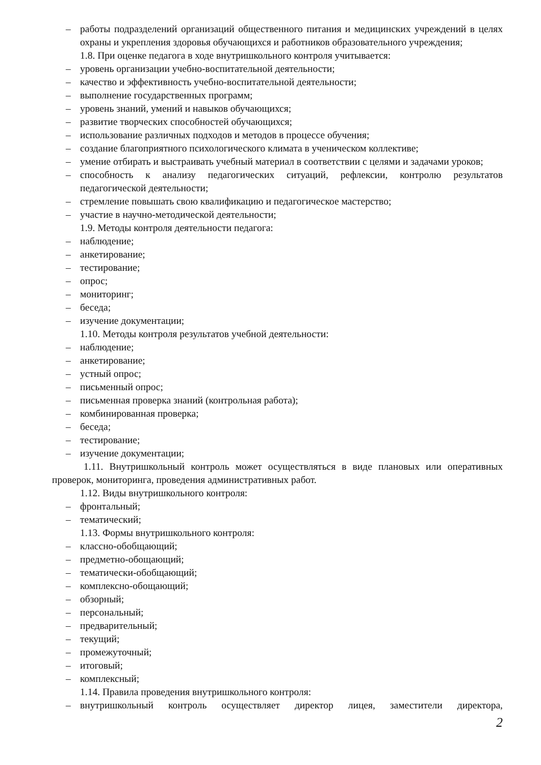– работы подразделений организаций общественного питания и медицинских учреждений в целях охраны и укрепления здоровья обучающихся и работников образовательного учреждения;
1.8. При оценке педагога в ходе внутришкольного контроля учитывается:
– уровень организации учебно-воспитательной деятельности;
– качество и эффективность учебно-воспитательной деятельности;
– выполнение государственных программ;
– уровень знаний, умений и навыков обучающихся;
– развитие творческих способностей обучающихся;
– использование различных подходов и методов в процессе обучения;
– создание благоприятного психологического климата в ученическом коллективе;
– умение отбирать и выстраивать учебный материал в соответствии с целями и задачами уроков;
– способность к анализу педагогических ситуаций, рефлексии, контролю результатов педагогической деятельности;
– стремление повышать свою квалификацию и педагогическое мастерство;
– участие в научно-методической деятельности;
1.9. Методы контроля деятельности педагога:
– наблюдение;
– анкетирование;
– тестирование;
– опрос;
– мониторинг;
– беседа;
– изучение документации;
1.10. Методы контроля результатов учебной деятельности:
– наблюдение;
– анкетирование;
– устный опрос;
– письменный опрос;
– письменная проверка знаний (контрольная работа);
– комбинированная проверка;
– беседа;
– тестирование;
– изучение документации;
1.11. Внутришкольный контроль может осуществляться в виде плановых или оперативных проверок, мониторинга, проведения административных работ.
1.12. Виды внутришкольного контроля:
– фронтальный;
– тематический;
1.13. Формы внутришкольного контроля:
– классно-обобщающий;
– предметно-обощающий;
– тематически-обобщающий;
– комплексно-обощающий;
– обзорный;
– персональный;
– предварительный;
– текущий;
– промежуточный;
– итоговый;
– комплексный;
1.14. Правила проведения внутришкольного контроля:
– внутришкольный контроль осуществляет директор лицея, заместители директора,
2